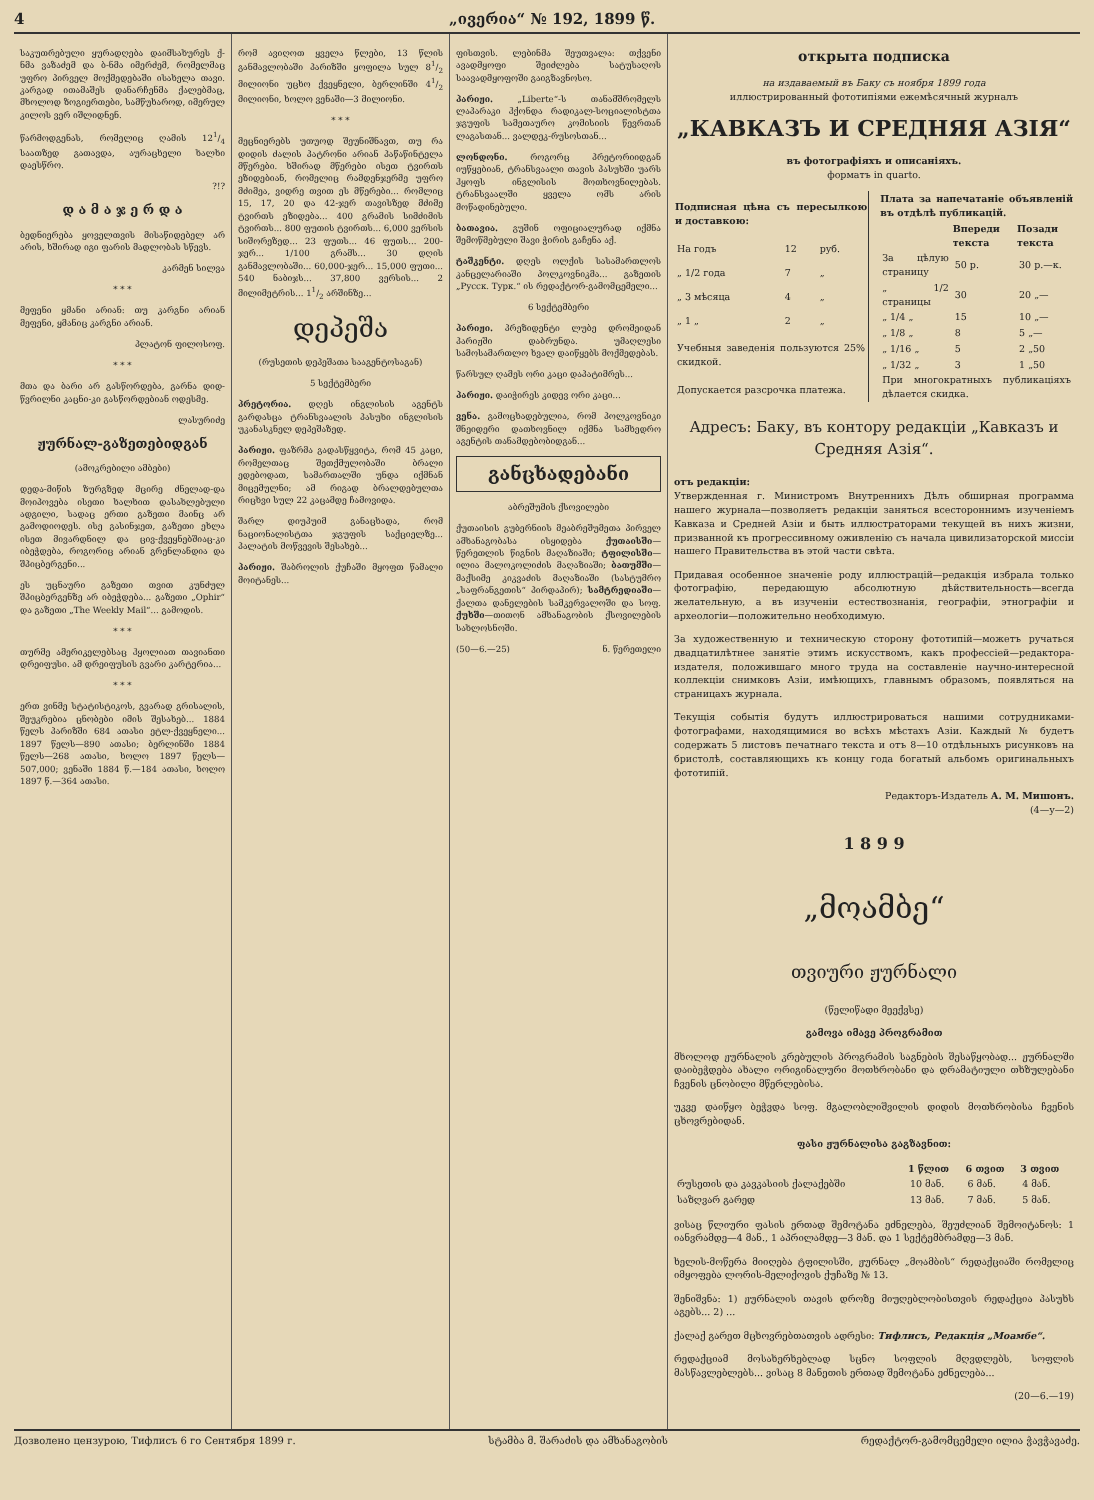4 „ივერია“ № 192, 1899 წ.
საკუთრებული ყურადღება დაიმსახურეს ქ-ნმა ვაზაძემ და ბ-ნმა იმერძემ, რომელმაც უფრო პირველ მოქმედებაში ისახელა თავი. კარგად ითამაშეს დანარჩენმა ქალებმაც, მხოლოდ ზოგიერთები, სამწუხაროდ, იმერულ კილოს ვერ იშლიდნენ.
წარმოდგენას, რომელიც ღამის 121/4 საათზედ გათავდა, აურაცხელი ხალხი დაესწრო.
?!?
დ ა მ ა ჯ ე რ დ ა
ბედნიერება ყოველთვის მისაწიდებელ არ არის, ხშირად იგი ფარის მადლობას სწევს.
კარმენ სილვა
* * *
მეფენი ყმანი არიან: თუ კარგნი არიან მეფენი, ყმანიც კარგნი არიან.
პლატონ ფილოსოფ.
* * *
მთა და ბარი არ გასწორდება, გარნა დიდ-წვრილნი კაცნი-კი გასწორდებიან ოდესმე.
ლასურიძე
ჟურნალ-გაზეთებიდგან
(ამოკრებილი ამბები)
დედა-მიწის ზურგზედ მცირე ძნელად-და მოიპოვება ისეთი ხალხით დასახლებული ადგილი, სადაც ერთი გაზეთი მაინც არ გამოდიოდეს. ისე გასინჯეთ, გაზეთი ეხლა ისეთ მივარდნილ და ცივ-ქვეყნებშიაც-კი იბეჭდება, როგორიც არიან გრენლანდია და შპიცბერგენი...
ეს უცნაური გაზეთი თვით კუნძულ შპიცბერგენზე არ იბეჭდება... გაზეთი „Ophir“ და გაზეთი „The Weekly Mail“... გამოდის.
* * *
თურმე ამერიკელებსაც ჰყოლიათ თავიანთი დრეიფუსი. ამ დრეიფუსის გვარი კარტერია...
* * *
ერთ ვინმე სტატისტიკოს, გვარად გრისალის, შეუკრებია ცნობები იმის შესახებ... 1884 წელს პარიზში 684 ათასი ეტლ-ქვეყნელი... 1897 წელს—890 ათასი; ბერლინში 1884 წელს—268 ათასი, ხოლო 1897 წელს—507,000; ვენაში 1884 წ.—184 ათასი, ხოლო 1897 წ.—364 ათასი.
რომ ავიღოთ ყველა წლები, 13 წლის განმავლობაში პარიზში ყოფილა სულ 81/2 მილიონი უცხო ქვეყნელი, ბერლინში 41/2 მილიონი, ხოლო ვენაში—3 მილიონი.
* * *
მეცნიერებს უთუოდ შეუნიშნავთ, თუ რა დიდის ძალის პატრონი არიან პაწაწინტელა მწერები. ხშირად მწერები ისეთ ტვირთს ეზიდებიან, რომელიც რამდენჯერმე უფრო მძიმეა, ვიდრე თვით ეს მწერები... რომლიც 15, 17, 20 და 42-ჯერ თავისზედ მძიმე ტვირთს ეზიდება... 400 გრამის სიმძიმის ტვირთს... 800 ფუთის ტვირთს... 6,000 ვერსის სიშორეზედ... 23 ფუთს... 46 ფუთს... 200-ჯერ... 1/100 გრამს... 30 დღის განმავლობაში... 60,000-ჯერ... 15,000 ფუთი... 540 ნაბიჯს... 37,800 ვერსის... 2 მილიმეტრის... 11/2 არშინზე...
დეპეშა
(რუსეთის დეპეშათა სააგენტოსაგან)
5 სექტემბერი
პრეტორია. დღეს ინგლისის აგენტს გარდასცა ტრანსვაალის პასუხი ინგლისის უკანასკნელ დეპეშაზედ.
პარიჟი. ფაზრმა გადასწყვიტა, რომ 45 კაცი, რომელთაც შეთქმულობაში ბრალი ედებოდათ, სამართალში უნდა იქმნან მიცემულნი; ამ რიგად ბრალდებულთა რიცხვი სულ 22 კაცამდე ჩამოვიდა.
შარლ დიუპუიმ განაცხადა, რომ ნაციონალისტთა ჯგუფის საქციელზე... პალატის მოწვევის შესახებ...
პარიჟი. შაბროლის ქუჩაში მყოფთ წამალი მოიტანეს...
ფისთვის. ლებინმა შეუთვალა: თქვენი ავადმყოფი შეიძლება სატუსაღოს საავადმყოფოში გაიგზავნოსო.
პარიჟი. „Liberte“-ს თანამშრომელს ლაპარაკი ჰქონდა რადიკალ-სოციალისტთა ჯგუფის სამეთაურო კომისიის წევრთან ლაგასთან... ვალდეკ-რუსოსთან...
ლონდონი. როგორც პრეტორიიდგან იუწყებიან, ტრანსვაალი თავის პასუხში უარს ჰყოფს ინგლისის მოთხოვნილებას. ტრანსვაალში ყველა ომს არის მოწადინებული.
ბათავია. გუშინ ოფიციალურად იქმნა შემოწმებული შავი ჭირის გაჩენა აქ.
ტაშკენტი. დღეს ოლქის სასამართლოს კანცელარიაში პოლკოვნიკმა... გაზეთის „Русск. Турк.“ ის რედაქტორ-გამომცემელი...
6 სექტემბერი
პარიჟი. პრეზიდენტი ლუბე დრომეიდან პარიჟში დაბრუნდა. უმაღლესი სამოსამართლო ხვალ დაიწყებს მოქმედებას.
წარსულ ღამეს ორი კაცი დაპატიმრეს...
პარიჟი. დაიჭირეს კიდევ ორი კაცი...
ვენა. გამოცხადებულია, რომ პოლკოვნიკი შნეიდერი დათხოვნილ იქმნა სამხედრო აგენტის თანამდებობიდგან...
განცხადებანი
აბრეშუმის ქსოვილები
ქუთაისის გუბერნიის მეაბრეშუმეთა პირველ ამხანაგობასა ისყიდება ქუთაისში—წერეთლის წიგნის მაღაზიაში; ტფილისში—ილია მალოკოლიძის მაღაზიაში; ბათუმში—მაქსიმე კიკვაძის მაღაზიაში (სასტუმრო „საფრანგეთის“ პირდაპირ); სამტრედიაში—ქალთა დანელების სამკერვალოში და სოფ. ქუხში—თითონ ამხანაგობის ქსოვილების სახლოსნოში.
(50—6.—25) ნ. წერეთელი
открыта подписка
на издаваемый въ Баку съ ноября 1899 года
иллюстрированный фототипіями ежемѣсячный журналъ
„КАВКАЗЪ И СРЕДНЯЯ АЗІЯ“
въ фотографіяхъ и описаніяхъ.
форматъ in quarto.
| Подписная цѣна съ пересылкою и доставкою: | | |
| --- | --- | --- |
| На годъ | 12 | руб. |
| „ 1/2 года | 7 | „ |
| „ 3 мѣсяца | 4 | „ |
| „ 1 „ | 2 | „ |
| Учебныя заведенія пользуются 25% скидкой. | | |
| Допускается разсрочка платежа. | | |
| Плата за напечатаніе объявленій въ отдѣлѣ публикацій. | | |
| --- | --- | --- |
| | Впереди текста | Позади текста |
| За цѣлую страницу | 50 р. | 30 р.—к. |
| „ 1/2 страницы | 30 | 20 „— |
| „ 1/4 „ | 15 | 10 „— |
| „ 1/8 „ | 8 | 5 „— |
| „ 1/16 „ | 5 | 2 „50 |
| „ 1/32 „ | 3 | 1 „50 |
| При многократныхъ публикаціяхъ дѣлается скидка. | | |
Адресъ: Баку, въ контору редакціи „Кавказъ и Средняя Азія“.
отъ редакціи:
Утвержденная г. Министромъ Внутреннихъ Дѣлъ обширная программа нашего журнала—позволяетъ редакціи заняться всестороннимъ изученіемъ Кавказа и Средней Азіи и быть иллюстраторами текущей въ нихъ жизни, призванной къ прогрессивному оживленію съ начала цивилизаторской миссіи нашего Правительства въ этой части свѣта.
Придавая особенное значеніе роду иллюстрацій—редакція избрала только фотографію, передающую абсолютную дѣйствительность—всегда желательную, а въ изученіи естествознанія, географіи, этнографіи и археологіи—положительно необходимую.
За художественную и техническую сторону фототипій—можетъ ручаться двадцатилѣтнее занятіе этимъ искусствомъ, какъ профессіей—редактора-издателя, положившаго много труда на составленіе научно-интересной коллекціи снимковъ Азіи, имѣющихъ, главнымъ образомъ, появляться на страницахъ журнала.
Текущія событія будутъ иллюстрироваться нашими сотрудниками-фотографами, находящимися во всѣхъ мѣстахъ Азіи. Каждый № будетъ содержать 5 листовъ печатнаго текста и отъ 8—10 отдѣльныхъ рисунковъ на бристолѣ, составляющихъ къ концу года богатый альбомъ оригинальныхъ фототипій.
Редакторъ-Издатель А. М. Мишонъ.
(4—у—2)
1 8 9 9
„მოამბე“
თვიური ჟურნალი
(წელიწადი მეექვსე)
გამოვა იმავე პროგრამით
მხოლოდ ჟურნალის კრებულის პროგრამის საგნების შესაწყობად... ჟურნალში დაიბეჭდება ახალი ორიგინალური მოთხრობანი და დრამატიული თხზულებანი ჩვენის ცნობილი მწერლებისა.
უკვე დაიწყო ბეჭვდა სოფ. მგალობლიშვილის დიდის მოთხრობისა ჩვენის ცხოვრებიდან.
ფასი ჟურნალისა გაგზავნით:
| | 1 წლით | 6 თვით | 3 თვით |
| --- | --- | --- | --- |
| რუსეთის და კავკასიის ქალაქებში | 10 მან. | 6 მან. | 4 მან. |
| საზღვარ გარედ | 13 მან. | 7 მან. | 5 მან. |
ვისაც წლიური ფასის ერთად შემოტანა ეძნელება, შეუძლიან შემოიტანოს: 1 იანვრამდე—4 მან., 1 აპრილამდე—3 მან. და 1 სექტემბრამდე—3 მან.
ხელის-მოწერა მიიღება ტფილისში, ჟურნალ „მოამბის“ რედაქციაში რომელიც იმყოფება ლორის-მელიქოვის ქუჩაზე № 13.
შენიშვნა: 1) ჟურნალის თავის დროზე მიუღებლობისთვის რედაქცია პასუხს აგებს... 2) ...
ქალაქ გარეთ მცხოვრებთათვის ადრესი: Тифлисъ, Редакція „Моамбе“.
რედაქციამ მოსახერხებლად სცნო სოფლის მღვდლებს, სოფლის მასწავლებლებს... ვისაც 8 მანეთის ერთად შემოტანა ეძნელება...
(20—6.—19)
Дозволено цензурою, Тифлисъ 6 го Сентября 1899 г. სტამბა მ. შარაძის და ამხანაგობის რედაქტორ-გამომცემელი ილია ჭავჭავაძე.